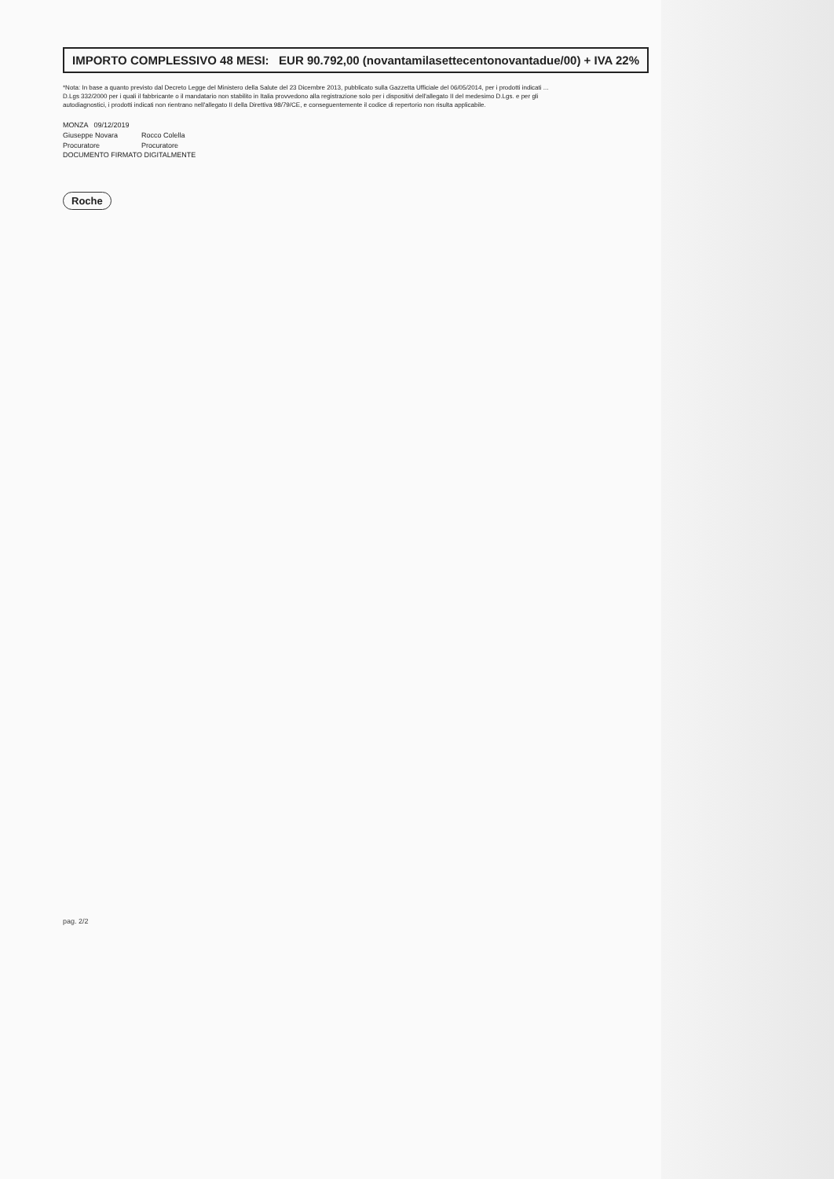IMPORTO COMPLESSIVO 48 MESI: EUR 90.792,00 (novantamilasettecentonovantadue/00) + IVA 22%
*Nota: In base a quanto previsto dal Decreto Legge del Ministero della Salute del 23 Dicembre 2013, pubblicato sulla Gazzetta Ufficiale del 06/05/2014, per i prodotti indicati ... D.Lgs 332/2000 per i quali il fabbricante o il mandatario non stabilito in Italia provvedono alla registrazione solo per i dispositivi dell'allegato II del medesimo D.Lgs. e per gli autodiagnostici, i prodotti indicati non rientrano nell'allegato II della Direttiva 98/79/CE, e conseguentemente il codice di repertorio non risulta applicabile.
MONZA 09/12/2019
| Giuseppe Novara | Rocco Colella |
| Procuratore | Procuratore |
DOCUMENTO FIRMATO DIGITALMENTE
Roche
pag. 2/2